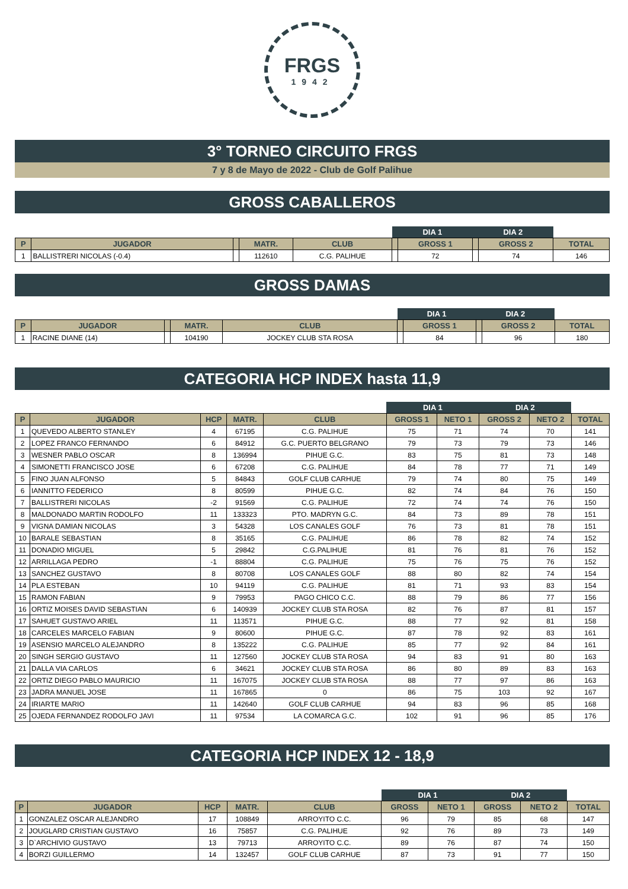FRGS
1942
3° TORNEO CIRCUITO FRGS
7 y 8 de Mayo de 2022 - Club de Golf Palihue
GROSS CABALLEROS
| | | | | | DIA 1 | | DIA 2 | | |
| --- | --- | --- | --- | --- | --- | --- | --- | --- | --- |
| P | JUGADOR | | MATR. | CLUB | | GROSS 1 | | GROSS 2 | TOTAL |
| 1 | BALLISTRERI NICOLAS (-0.4) | | 112610 | C.G. PALIHUE | | 72 | | 74 | 146 |
GROSS DAMAS
| | | | | | DIA 1 | | DIA 2 | | |
| --- | --- | --- | --- | --- | --- | --- | --- | --- | --- |
| P | JUGADOR | | MATR. | CLUB | | GROSS 1 | | GROSS 2 | TOTAL |
| 1 | RACINE DIANE (14) | | 104190 | JOCKEY CLUB STA ROSA | | 84 | | 96 | 180 |
CATEGORIA HCP INDEX hasta 11,9
| | | | | | DIA 1 | | DIA 2 | | |
| --- | --- | --- | --- | --- | --- | --- | --- | --- | --- |
| P | JUGADOR | HCP | MATR. | CLUB | GROSS 1 | NETO 1 | GROSS 2 | NETO 2 | TOTAL |
| 1 | QUEVEDO ALBERTO STANLEY | 4 | 67195 | C.G. PALIHUE | 75 | 71 | 74 | 70 | 141 |
| 2 | LOPEZ FRANCO FERNANDO | 6 | 84912 | G.C. PUERTO BELGRANO | 79 | 73 | 79 | 73 | 146 |
| 3 | WESNER PABLO OSCAR | 8 | 136994 | PIHUE G.C. | 83 | 75 | 81 | 73 | 148 |
| 4 | SIMONETTI FRANCISCO JOSE | 6 | 67208 | C.G. PALIHUE | 84 | 78 | 77 | 71 | 149 |
| 5 | FINO JUAN ALFONSO | 5 | 84843 | GOLF CLUB CARHUE | 79 | 74 | 80 | 75 | 149 |
| 6 | IANNITTO FEDERICO | 8 | 80599 | PIHUE G.C. | 82 | 74 | 84 | 76 | 150 |
| 7 | BALLISTRERI NICOLAS | -2 | 91569 | C.G. PALIHUE | 72 | 74 | 74 | 76 | 150 |
| 8 | MALDONADO MARTIN RODOLFO | 11 | 133323 | PTO. MADRYN G.C. | 84 | 73 | 89 | 78 | 151 |
| 9 | VIGNA DAMIAN NICOLAS | 3 | 54328 | LOS CANALES GOLF | 76 | 73 | 81 | 78 | 151 |
| 10 | BARALE SEBASTIAN | 8 | 35165 | C.G. PALIHUE | 86 | 78 | 82 | 74 | 152 |
| 11 | DONADIO MIGUEL | 5 | 29842 | C.G.PALIHUE | 81 | 76 | 81 | 76 | 152 |
| 12 | ARRILLAGA PEDRO | -1 | 88804 | C.G. PALIHUE | 75 | 76 | 75 | 76 | 152 |
| 13 | SANCHEZ GUSTAVO | 8 | 80708 | LOS CANALES GOLF | 88 | 80 | 82 | 74 | 154 |
| 14 | PLA ESTEBAN | 10 | 94119 | C.G. PALIHUE | 81 | 71 | 93 | 83 | 154 |
| 15 | RAMON FABIAN | 9 | 79953 | PAGO CHICO C.C. | 88 | 79 | 86 | 77 | 156 |
| 16 | ORTIZ MOISES DAVID SEBASTIAN | 6 | 140939 | JOCKEY CLUB STA ROSA | 82 | 76 | 87 | 81 | 157 |
| 17 | SAHUET GUSTAVO ARIEL | 11 | 113571 | PIHUE G.C. | 88 | 77 | 92 | 81 | 158 |
| 18 | CARCELES MARCELO FABIAN | 9 | 80600 | PIHUE G.C. | 87 | 78 | 92 | 83 | 161 |
| 19 | ASENSIO MARCELO ALEJANDRO | 8 | 135222 | C.G. PALIHUE | 85 | 77 | 92 | 84 | 161 |
| 20 | SINGH SERGIO GUSTAVO | 11 | 127560 | JOCKEY CLUB STA ROSA | 94 | 83 | 91 | 80 | 163 |
| 21 | DALLA VIA CARLOS | 6 | 34621 | JOCKEY CLUB STA ROSA | 86 | 80 | 89 | 83 | 163 |
| 22 | ORTIZ DIEGO PABLO MAURICIO | 11 | 167075 | JOCKEY CLUB STA ROSA | 88 | 77 | 97 | 86 | 163 |
| 23 | JADRA MANUEL JOSE | 11 | 167865 | 0 | 86 | 75 | 103 | 92 | 167 |
| 24 | IRIARTE MARIO | 11 | 142640 | GOLF CLUB CARHUE | 94 | 83 | 96 | 85 | 168 |
| 25 | OJEDA FERNANDEZ RODOLFO JAVI | 11 | 97534 | LA COMARCA G.C. | 102 | 91 | 96 | 85 | 176 |
CATEGORIA HCP INDEX 12 - 18,9
| | | | | | DIA 1 | | DIA 2 | | |
| --- | --- | --- | --- | --- | --- | --- | --- | --- | --- |
| P | JUGADOR | HCP | MATR. | CLUB | GROSS | NETO 1 | GROSS | NETO 2 | TOTAL |
| 1 | GONZALEZ OSCAR ALEJANDRO | 17 | 108849 | ARROYITO C.C. | 96 | 79 | 85 | 68 | 147 |
| 2 | JOUGLARD CRISTIAN GUSTAVO | 16 | 75857 | C.G. PALIHUE | 92 | 76 | 89 | 73 | 149 |
| 3 | D`ARCHIVIO GUSTAVO | 13 | 79713 | ARROYITO C.C. | 89 | 76 | 87 | 74 | 150 |
| 4 | BORZI GUILLERMO | 14 | 132457 | GOLF CLUB CARHUE | 87 | 73 | 91 | 77 | 150 |